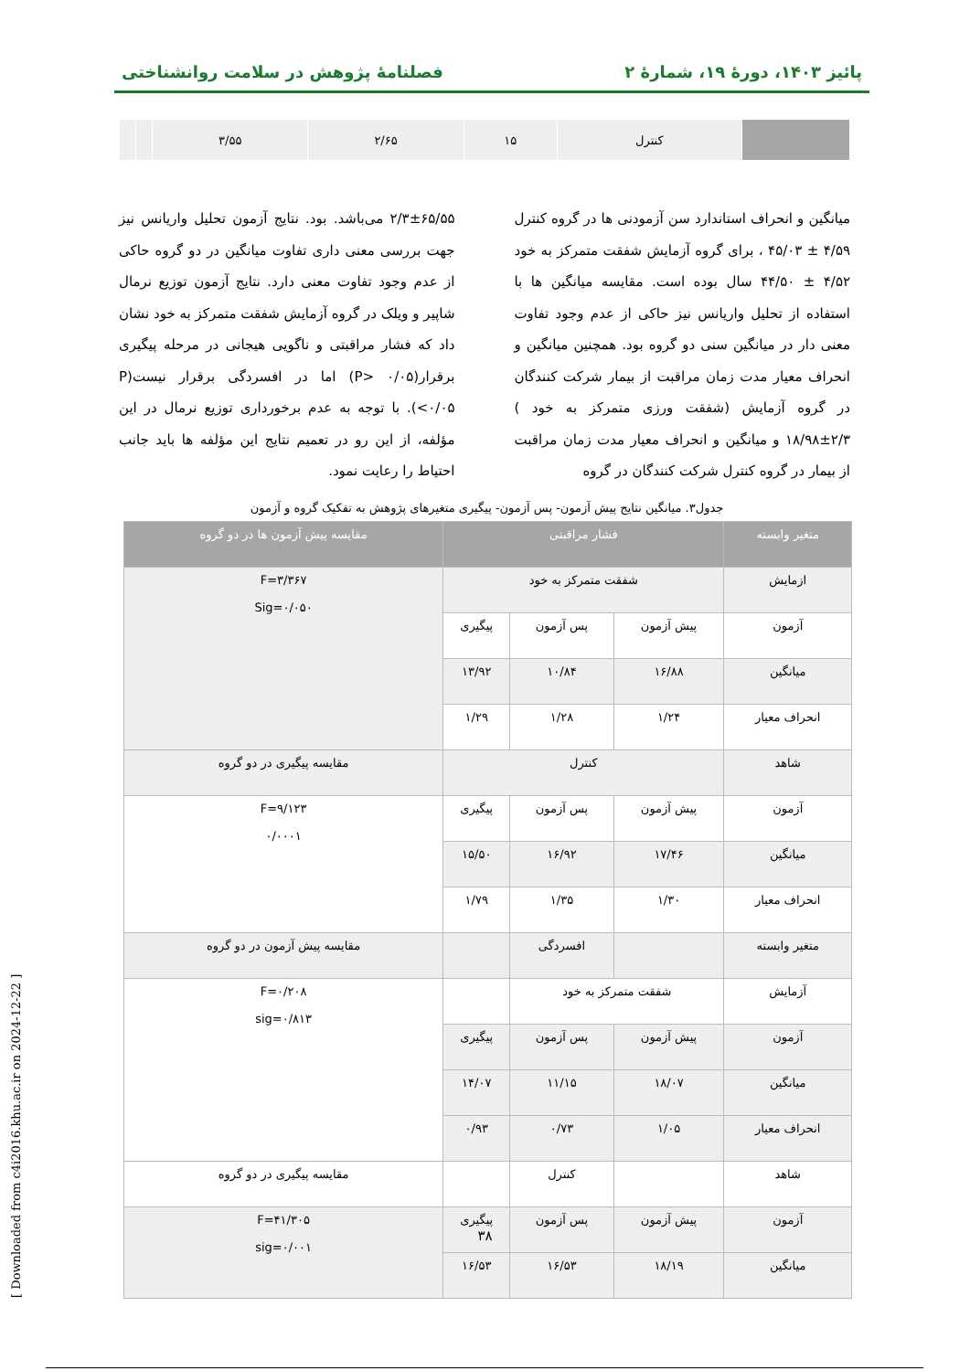پائیز ۱۴۰۳، دورهٔ ۱۹، شمارهٔ ۲ فصلنامهٔ پژوهش در سلامت روانشناختی
| | کنترل | ۱۵ | ۲/۶۵ | ۳/۵۵ | | |
میانگین و انحراف استاندارد سن آزمودنی ها در گروه کنترل ۴/۵۹ ± ۴۵/۰۳ ، برای گروه آزمایش شفقت متمرکز به خود ۴/۵۲ ± ۴۴/۵۰ سال بوده است. مقایسه میانگین ها با استفاده از تحلیل واریانس نیز حاکی از عدم وجود تفاوت معنی دار در میانگین سنی دو گروه بود. همچنین میانگین و انحراف معیار مدت زمان مراقبت از بیمار شرکت کنندگان در گروه آزمایش (شفقت ورزی متمرکز به خود ) ۲/۳±۱۸/۹۸ و میانگین و انحراف معیار مدت زمان مراقبت از بیمار در گروه کنترل شرکت کنندگان در گروه
۲/۳±۶۵/۵۵ می‌باشد. بود. نتایج آزمون تحلیل واریانس نیز جهت بررسی معنی داری تفاوت میانگین در دو گروه حاکی از عدم وجود تفاوت معنی دارد. نتایج آزمون توزیع نرمال شاپیر و ویلک در گروه آزمایش شفقت متمرکز به خود نشان داد که فشار مراقبتی و ناگویی هیجانی در مرحله پیگیری برقرار(P> ۰/۰۵) اما در افسردگی برقرار نیست(P <۰/۰۵). با توجه به عدم برخورداری توزیع نرمال در این مؤلفه، از این رو در تعمیم نتایج این مؤلفه ها باید جانب احتیاط را رعایت نمود.
جدول۳. میانگین نتایج پیش آزمون- پس آزمون- پیگیری متغیرهای پژوهش به تفکیک گروه و آزمون
| متغیر وابسته | فشار مراقبتی | | | مقایسه پیش آزمون ها در دو گروه |
| --- | --- | --- | --- | --- |
| ازمایش | شفقت متمرکز به خود | | | F=۳/۳۶۷ Sig=۰/۰۵۰ |
| آزمون | پیش آزمون | پس آزمون | پیگیری | |
| میانگین | ۱۶/۸۸ | ۱۰/۸۴ | ۱۳/۹۲ | |
| انحراف معیار | ۱/۲۴ | ۱/۲۸ | ۱/۲۹ | |
| شاهد | کنترل | | | مقایسه پیگیری در دو گروه |
| آزمون | پیش آزمون | پس آزمون | پیگیری | F=۹/۱۲۳ ۰/۰۰۰۱ |
| میانگین | ۱۷/۴۶ | ۱۶/۹۲ | ۱۵/۵۰ | |
| انحراف معیار | ۱/۳۰ | ۱/۳۵ | ۱/۷۹ | |
| متغیر وابسته | | افسردگی | | مقایسه پیش آزمون در دو گروه |
| آزمایش | شفقت متمرکز به خود | | | F=۰/۲۰۸ sig=۰/۸۱۳ |
| آزمون | پیش آزمون | پس آزمون | پیگیری | |
| میانگین | ۱۸/۰۷ | ۱۱/۱۵ | ۱۴/۰۷ | |
| انحراف معیار | ۱/۰۵ | ۰/۷۳ | ۰/۹۳ | |
| شاهد | | کنترل | | مقایسه پیگیری در دو گروه |
| آزمون | پیش آزمون | پس آزمون | پیگیری | F=۴۱/۳۰۵ sig=۰/۰۰۱ |
| میانگین | ۱۸/۱۹ | ۱۶/۵۳ | ۱۶/۵۳ | |
۳۸
[ Downloaded from c4i2016.khu.ac.ir on 2024-12-22 ]